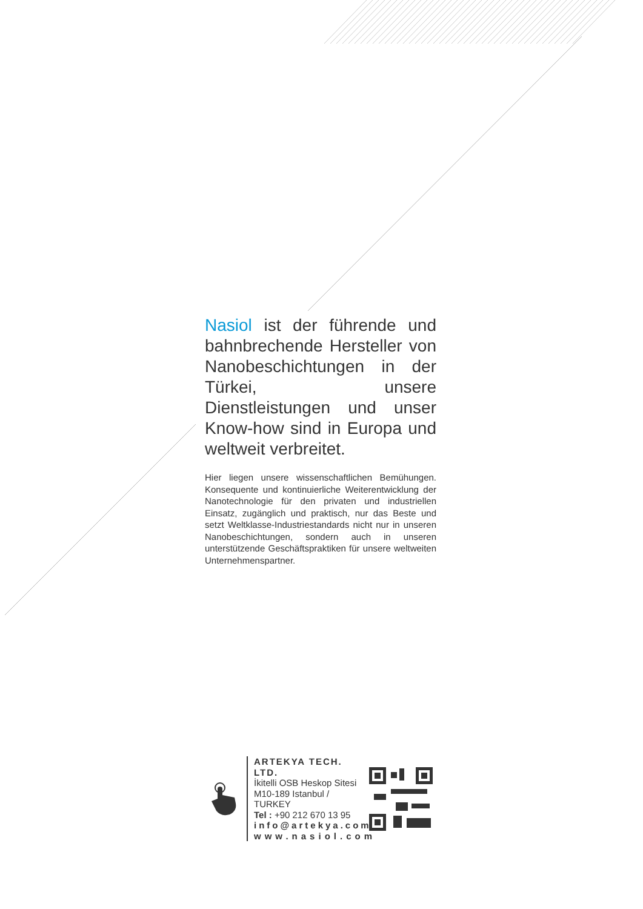Nasiol ist der führende und bahnbrechende Hersteller von Nanobeschichtungen in der Türkei, unsere Dienstleistungen und unser Know-how sind in Europa und weltweit verbreitet.
Hier liegen unsere wissenschaftlichen Bemühungen. Konsequente und kontinuierliche Weiterentwicklung der Nanotechnologie für den privaten und industriellen Einsatz, zugänglich und praktisch, nur das Beste und setzt Weltklasse-Industriestandards nicht nur in unseren Nanobeschichtungen, sondern auch in unseren unterstützende Geschäftspraktiken für unsere weltweiten Unternehmenspartner.
ARTEKYA TECH. LTD.
İkitelli OSB Heskop Sitesi
M10-189 Istanbul / TURKEY
Tel : +90 212 670 13 95
info@artekya.com
www.nasiol.com